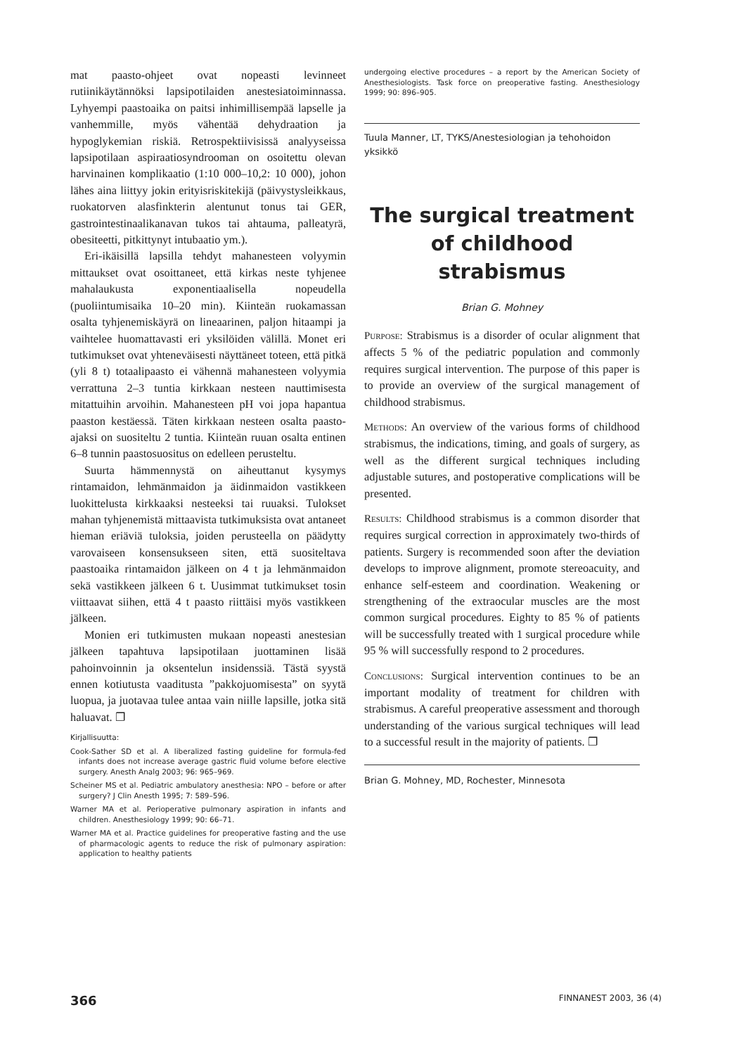mat paasto-ohjeet ovat nopeasti levinneet rutiinikäytännöksi lapsipotilaiden anestesiatoiminnassa. Lyhyempi paastoaika on paitsi inhimillisempää lapselle ja vanhemmille, myös vähentää dehydraation ja hypoglykemian riskiä. Retrospektiivisissä analyyseissa lapsipotilaan aspiraatiosyndrooman on osoitettu olevan harvinainen komplikaatio (1:10 000–10,2: 10 000), johon lähes aina liittyy jokin erityisriskitekijä (päivystysleikkaus, ruokatorven alasfinkterin alentunut tonus tai GER, gastrointestinaalikanavan tukos tai ahtauma, palleatyrä, obesiteetti, pitkittynyt intubaatio ym.).
Eri-ikäisillä lapsilla tehdyt mahanesteen volyymin mittaukset ovat osoittaneet, että kirkas neste tyhjenee mahalaukusta exponentiaalisella nopeudella (puoliintumisaika 10–20 min). Kiinteän ruokamassan osalta tyhjenemiskäyrä on lineaarinen, paljon hitaampi ja vaihtelee huomattavasti eri yksilöiden välillä. Monet eri tutkimukset ovat yhteneväisesti näyttäneet toteen, että pitkä (yli 8 t) totaalipaasto ei vähennä mahanesteen volyymia verrattuna 2–3 tuntia kirkkaan nesteen nauttimisesta mitattuihin arvoihin. Mahanesteen pH voi jopa hapantua paaston kestäessä. Täten kirkkaan nesteen osalta paasto-ajaksi on suositeltu 2 tuntia. Kiinteän ruuan osalta entinen 6–8 tunnin paastosuositus on edelleen perusteltu.
Suurta hämmennystä on aiheuttanut kysymys rintamaidon, lehmänmaidon ja äidinmaidon vastikkeen luokittelusta kirkkaaksi nesteeksi tai ruuaksi. Tulokset mahan tyhjenemistä mittaavista tutkimuksista ovat antaneet hieman eriäviä tuloksia, joiden perusteella on päädytty varovaiseen konsensukseen siten, että suositeltava paastoaika rintamaidon jälkeen on 4 t ja lehmänmaidon sekä vastikkeen jälkeen 6 t. Uusimmat tutkimukset tosin viittaavat siihen, että 4 t paasto riittäisi myös vastikkeen jälkeen.
Monien eri tutkimusten mukaan nopeasti anestesian jälkeen tapahtuva lapsipotilaan juottaminen lisää pahoinvoinnin ja oksentelun insidenssiä. Tästä syystä ennen kotiutusta vaaditusta ”pakkojuomisesta” on syytä luopua, ja juotavaa tulee antaa vain niille lapsille, jotka sitä haluavat. ❐
Kirjallisuutta:
Cook-Sather SD et al. A liberalized fasting guideline for formula-fed infants does not increase average gastric fluid volume before elective surgery. Anesth Analg 2003; 96: 965–969.
Scheiner MS et al. Pediatric ambulatory anesthesia: NPO – before or after surgery? J Clin Anesth 1995; 7: 589–596.
Warner MA et al. Perioperative pulmonary aspiration in infants and children. Anesthesiology 1999; 90: 66–71.
Warner MA et al. Practice guidelines for preoperative fasting and the use of pharmacologic agents to reduce the risk of pulmonary aspiration: application to healthy patients
undergoing elective procedures – a report by the American Society of Anesthesiologists. Task force on preoperative fasting. Anesthesiology 1999; 90: 896–905.
Tuula Manner, LT, TYKS/Anestesiologian ja tehohoidon yksikkö
The surgical treatment of childhood strabismus
Brian G. Mohney
Purpose: Strabismus is a disorder of ocular alignment that affects 5 % of the pediatric population and commonly requires surgical intervention. The purpose of this paper is to provide an overview of the surgical management of childhood strabismus.
Methods: An overview of the various forms of childhood strabismus, the indications, timing, and goals of surgery, as well as the different surgical techniques including adjustable sutures, and postoperative complications will be presented.
Results: Childhood strabismus is a common disorder that requires surgical correction in approximately two-thirds of patients. Surgery is recommended soon after the deviation develops to improve alignment, promote stereoacuity, and enhance self-esteem and coordination. Weakening or strengthening of the extraocular muscles are the most common surgical procedures. Eighty to 85 % of patients will be successfully treated with 1 surgical procedure while 95 % will successfully respond to 2 procedures.
Conclusions: Surgical intervention continues to be an important modality of treatment for children with strabismus. A careful preoperative assessment and thorough understanding of the various surgical techniques will lead to a successful result in the majority of patients. ❐
Brian G. Mohney, MD, Rochester, Minnesota
366 FINNANEST 2003, 36 (4)